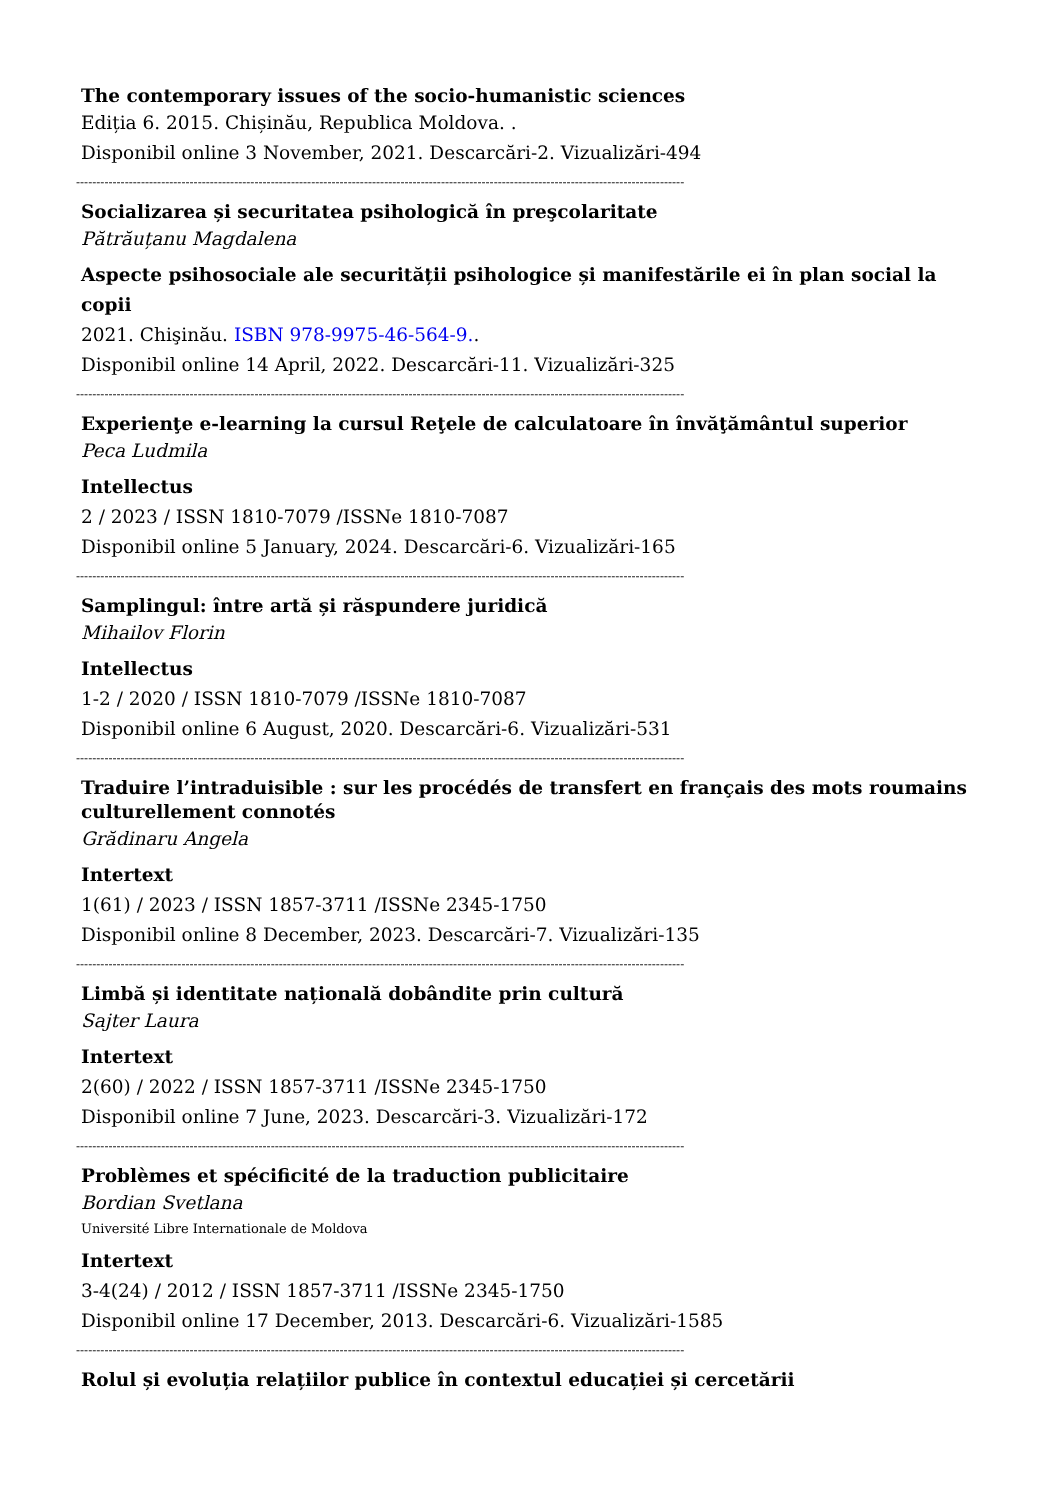The contemporary issues of the socio-humanistic sciences
Ediția 6. 2015. Chișinău, Republica Moldova. .
Disponibil online 3 November, 2021. Descarcări-2. Vizualizări-494
------------------------------------------------------------------------------------------------------------------------------------------------------
Socializarea și securitatea psihologică în preşcolaritate
Pătrăuțanu Magdalena
Aspecte psihosociale ale securității psihologice și manifestările ei în plan social la copii
2021. Chişinău. ISBN 978-9975-46-564-9..
Disponibil online 14 April, 2022. Descarcări-11. Vizualizări-325
------------------------------------------------------------------------------------------------------------------------------------------------------
Experienţe e-learning la cursul Reţele de calculatoare în învăţământul superior
Peca Ludmila
Intellectus
2 / 2023 / ISSN 1810-7079 /ISSNe 1810-7087
Disponibil online 5 January, 2024. Descarcări-6. Vizualizări-165
------------------------------------------------------------------------------------------------------------------------------------------------------
Samplingul: între artă și răspundere juridică
Mihailov Florin
Intellectus
1-2 / 2020 / ISSN 1810-7079 /ISSNe 1810-7087
Disponibil online 6 August, 2020. Descarcări-6. Vizualizări-531
------------------------------------------------------------------------------------------------------------------------------------------------------
Traduire l’intraduisible : sur les procédés de transfert en français des mots roumains culturellement connotés
Grădinaru Angela
Intertext
1(61) / 2023 / ISSN 1857-3711 /ISSNe 2345-1750
Disponibil online 8 December, 2023. Descarcări-7. Vizualizări-135
------------------------------------------------------------------------------------------------------------------------------------------------------
Limbă și identitate națională dobândite prin cultură
Sajter Laura
Intertext
2(60) / 2022 / ISSN 1857-3711 /ISSNe 2345-1750
Disponibil online 7 June, 2023. Descarcări-3. Vizualizări-172
------------------------------------------------------------------------------------------------------------------------------------------------------
Problèmes et spécificité de la traduction publicitaire
Bordian Svetlana
Université Libre Internationale de Moldova
Intertext
3-4(24) / 2012 / ISSN 1857-3711 /ISSNe 2345-1750
Disponibil online 17 December, 2013. Descarcări-6. Vizualizări-1585
------------------------------------------------------------------------------------------------------------------------------------------------------
Rolul și evoluția relațiilor publice în contextul educației și cercetării